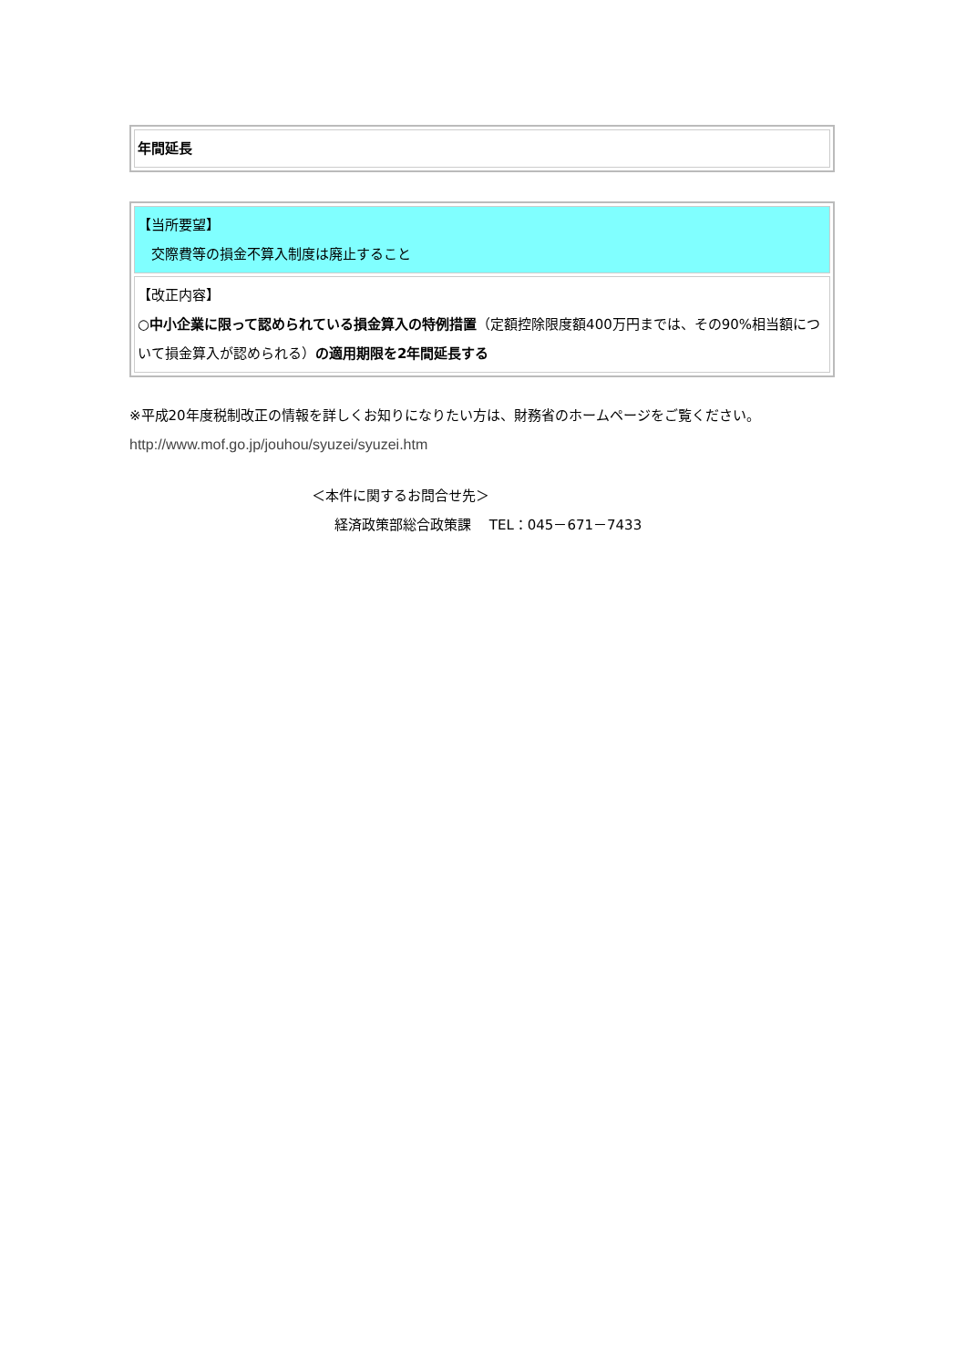| 年間延長 |
| 【当所要望】 交際費等の損金不算入制度は廃止すること |
| 【改正内容】 ○ 中小企業に限って認められている損金算入の特例措置 （定額控除限度額400万円までは、その90%相当額について損金算入が認められる） の適用期限を2年間延長する |
※平成20年度税制改正の情報を詳しくお知りになりたい方は、財務省のホームページをご覧ください。
http://www.mof.go.jp/jouhou/syuzei/syuzei.htm
＜本件に関するお問合せ先＞
経済政策部総合政策課　 TEL：045－671－7433